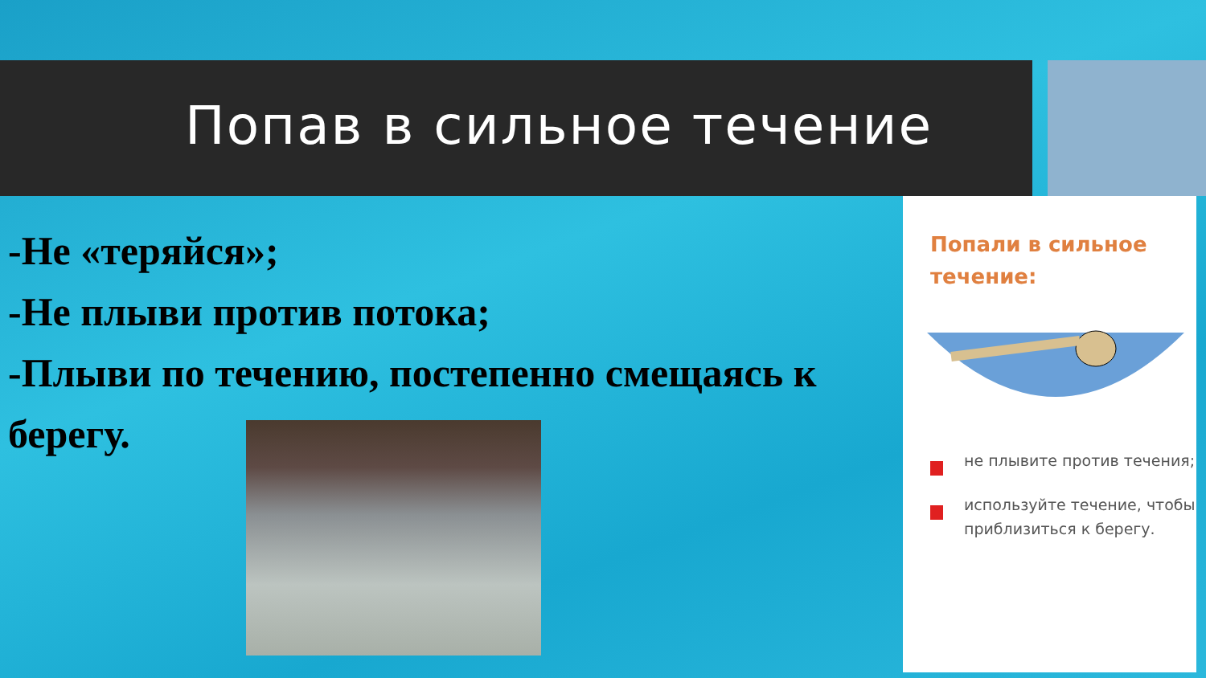Попав в сильное течение
-Не «теряйся»;
-Не плыви против потока;
-Плыви по течению, постепенно смещаясь к берегу.
Попали в сильное течение:
не плывите против течения;
используйте течение, чтобы приблизиться к берегу.